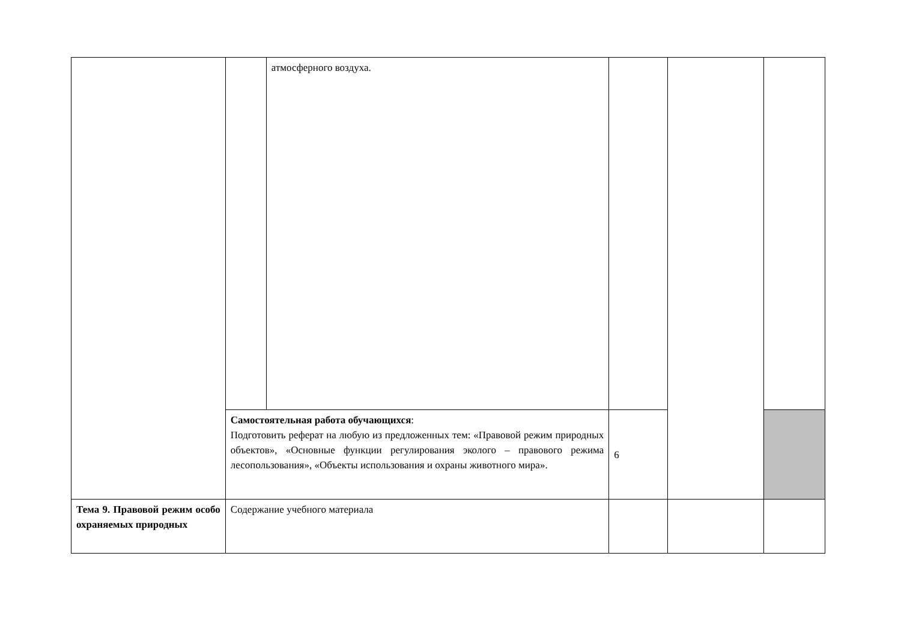| | | атмосферного воздуха. | | | |
| | Самостоятельная работа обучающихся : Подготовить реферат на любую из предложенных тем: «Правовой режим природных объектов», «Основные функции регулирования эколого – правового режима лесопользования», «Объекты использования и охраны животного мира». | | 6 | | |
| Тема 9. Правовой режим особо охраняемых природных | Содержание учебного материала | | | | |